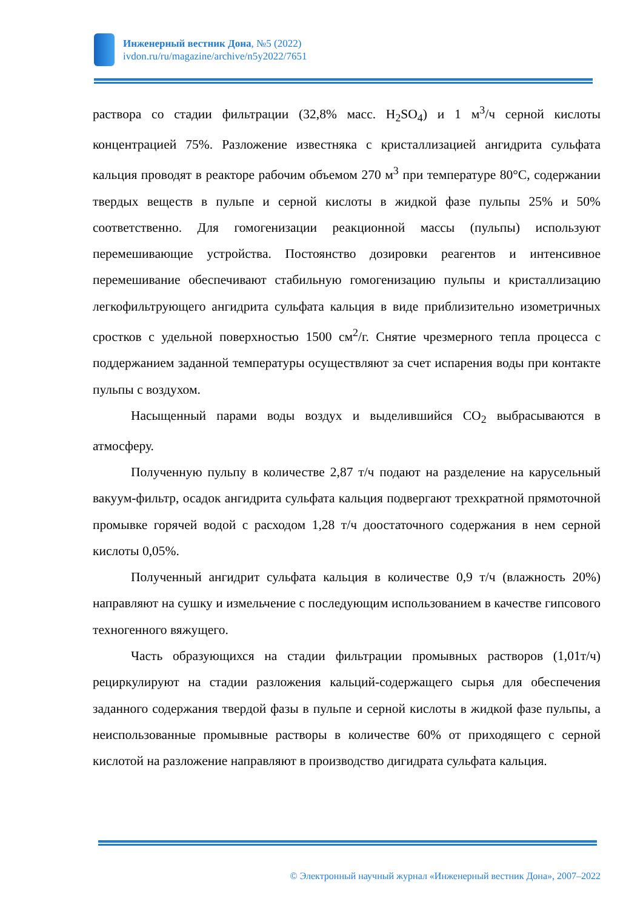Инженерный вестник Дона, №5 (2022)
ivdon.ru/ru/magazine/archive/n5y2022/7651
раствора со стадии фильтрации (32,8% масс. H<sub>2</sub>SO<sub>4</sub>) и 1 м<sup>3</sup>/ч серной кислоты концентрацией 75%. Разложение известняка с кристаллизацией ангидрита сульфата кальция проводят в реакторе рабочим объемом 270 м<sup>3</sup> при температуре 80°С, содержании твердых веществ в пульпе и серной кислоты в жидкой фазе пульпы 25% и 50% соответственно. Для гомогенизации реакционной массы (пульпы) используют перемешивающие устройства. Постоянство дозировки реагентов и интенсивное перемешивание обеспечивают стабильную гомогенизацию пульпы и кристаллизацию легкофильтрующего ангидрита сульфата кальция в виде приблизительно изометричных сростков с удельной поверхностью 1500 см<sup>2</sup>/г. Снятие чрезмерного тепла процесса с поддержанием заданной температуры осуществляют за счет испарения воды при контакте пульпы с воздухом.
Насыщенный парами воды воздух и выделившийся СО<sub>2</sub> выбрасываются в атмосферу.
Полученную пульпу в количестве 2,87 т/ч подают на разделение на карусельный вакуум-фильтр, осадок ангидрита сульфата кальция подвергают трехкратной прямоточной промывке горячей водой с расходом 1,28 т/ч доостаточного содержания в нем серной кислоты 0,05%.
Полученный ангидрит сульфата кальция в количестве 0,9 т/ч (влажность 20%) направляют на сушку и измельчение с последующим использованием в качестве гипсового техногенного вяжущего.
Часть образующихся на стадии фильтрации промывных растворов (1,01т/ч) рециркулируют на стадии разложения кальций-содержащего сырья для обеспечения заданного содержания твердой фазы в пульпе и серной кислоты в жидкой фазе пульпы, а неиспользованные промывные растворы в количестве 60% от приходящего с серной кислотой на разложение направляют в производство дигидрата сульфата кальция.
© Электронный научный журнал «Инженерный вестник Дона», 2007–2022